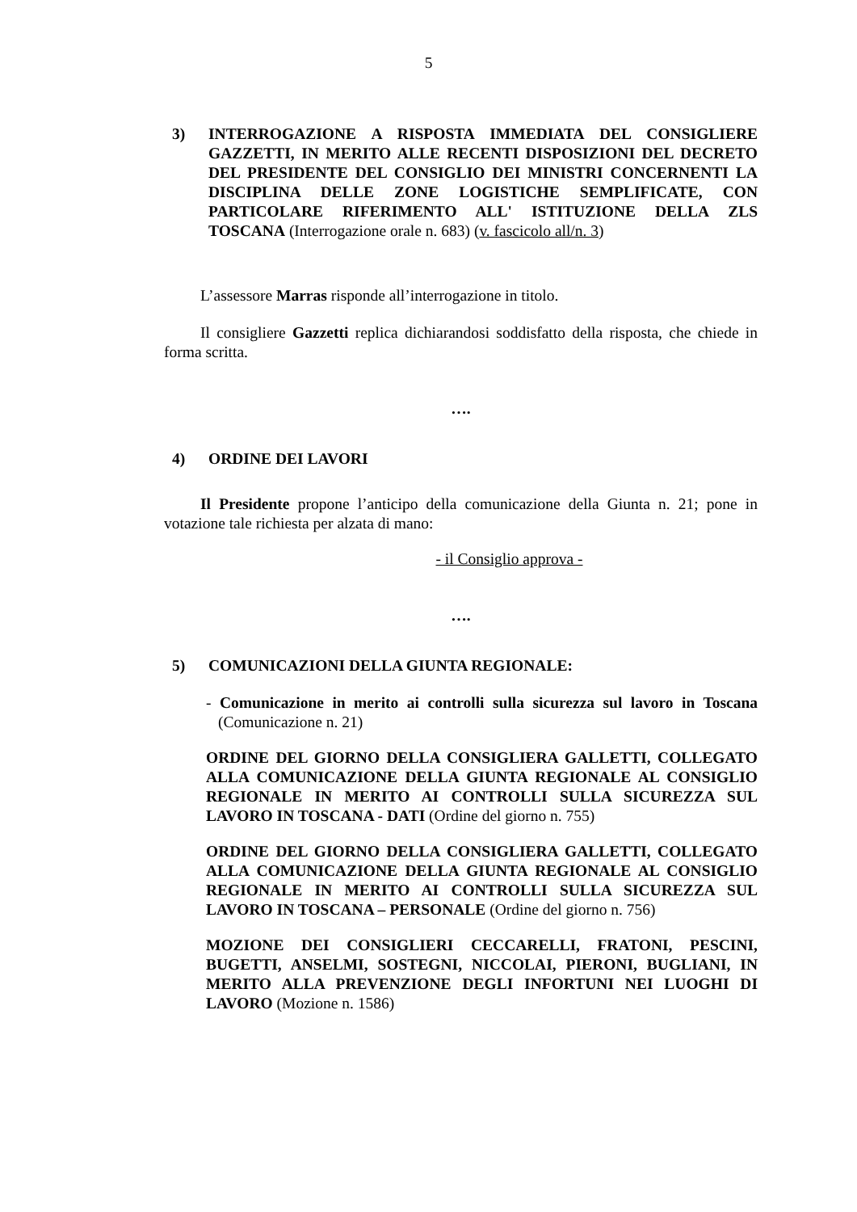5
3) INTERROGAZIONE A RISPOSTA IMMEDIATA DEL CONSIGLIERE GAZZETTI, IN MERITO ALLE RECENTI DISPOSIZIONI DEL DECRETO DEL PRESIDENTE DEL CONSIGLIO DEI MINISTRI CONCERNENTI LA DISCIPLINA DELLE ZONE LOGISTICHE SEMPLIFICATE, CON PARTICOLARE RIFERIMENTO ALL' ISTITUZIONE DELLA ZLS TOSCANA (Interrogazione orale n. 683) (v. fascicolo all/n. 3)
L’assessore Marras risponde all’interrogazione in titolo.
Il consigliere Gazzetti replica dichiarandosi soddisfatto della risposta, che chiede in forma scritta.
….
4) ORDINE DEI LAVORI
Il Presidente propone l’anticipo della comunicazione della Giunta n. 21; pone in votazione tale richiesta per alzata di mano:
- il Consiglio approva -
….
5) COMUNICAZIONI DELLA GIUNTA REGIONALE:
- Comunicazione in merito ai controlli sulla sicurezza sul lavoro in Toscana (Comunicazione n. 21)
ORDINE DEL GIORNO DELLA CONSIGLIERA GALLETTI, COLLEGATO ALLA COMUNICAZIONE DELLA GIUNTA REGIONALE AL CONSIGLIO REGIONALE IN MERITO AI CONTROLLI SULLA SICUREZZA SUL LAVORO IN TOSCANA - DATI (Ordine del giorno n. 755)
ORDINE DEL GIORNO DELLA CONSIGLIERA GALLETTI, COLLEGATO ALLA COMUNICAZIONE DELLA GIUNTA REGIONALE AL CONSIGLIO REGIONALE IN MERITO AI CONTROLLI SULLA SICUREZZA SUL LAVORO IN TOSCANA – PERSONALE (Ordine del giorno n. 756)
MOZIONE DEI CONSIGLIERI CECCARELLI, FRATONI, PESCINI, BUGETTI, ANSELMI, SOSTEGNI, NICCOLAI, PIERONI, BUGLIANI, IN MERITO ALLA PREVENZIONE DEGLI INFORTUNI NEI LUOGHI DI LAVORO (Mozione n. 1586)